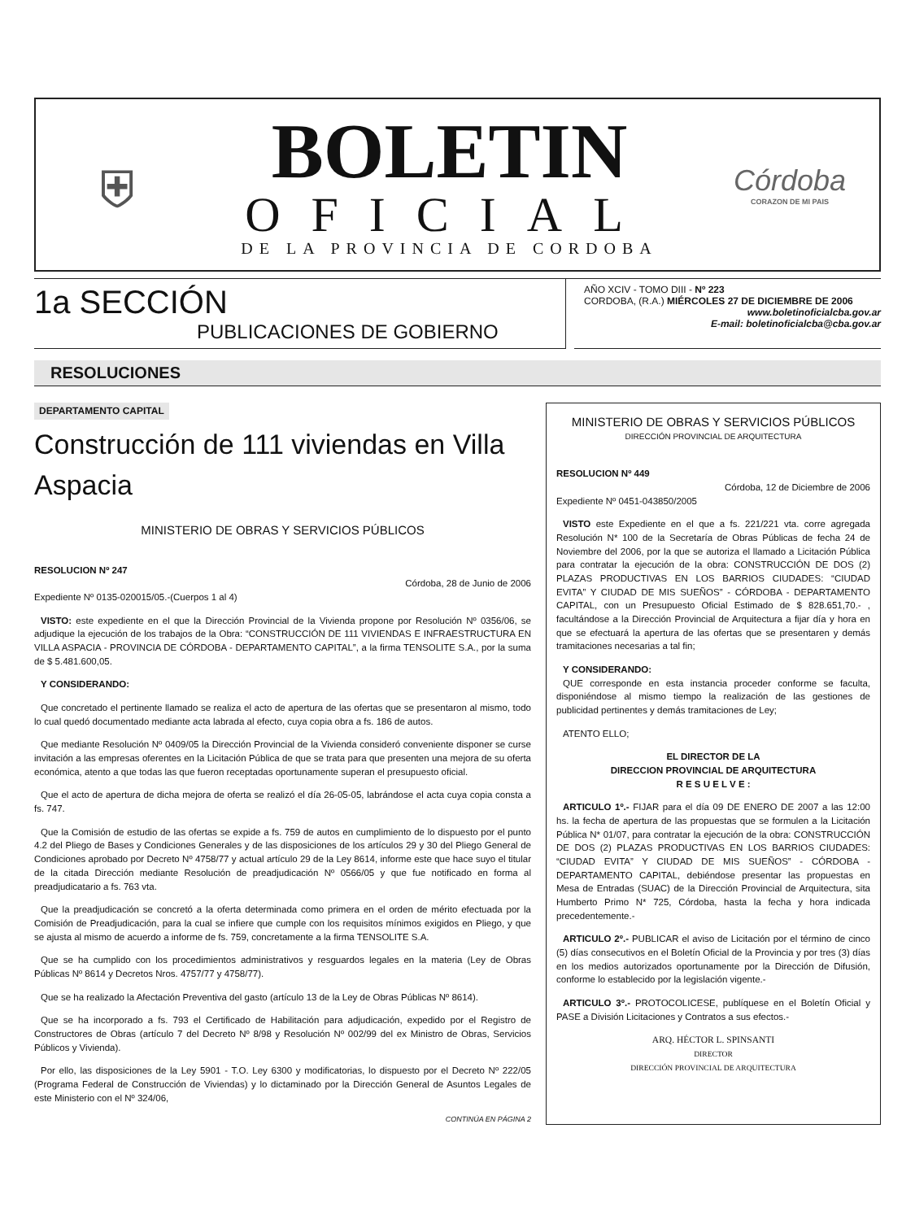⛨
BOLETIN
OFICIAL
DE LA PROVINCIA DE CORDOBA
Córdoba
CORAZON DE MI PAIS
1a SECCIÓN
PUBLICACIONES DE GOBIERNO
AÑO XCIV - TOMO DIII - Nº 223
CORDOBA, (R.A.) MIÉRCOLES 27 DE DICIEMBRE DE 2006
www.boletinoficialcba.gov.ar
E-mail: boletinoficialcba@cba.gov.ar
RESOLUCIONES
DEPARTAMENTO CAPITAL
Construcción de 111 viviendas en Villa Aspacia
MINISTERIO DE OBRAS Y SERVICIOS PÚBLICOS
RESOLUCION Nº 247
Córdoba, 28 de Junio de 2006
Expediente Nº 0135-020015/05.-(Cuerpos 1 al 4)
VISTO: este expediente en el que la Dirección Provincial de la Vivienda propone por Resolución Nº 0356/06, se adjudique la ejecución de los trabajos de la Obra: “CONSTRUCCIÓN DE 111 VIVIENDAS E INFRAESTRUCTURA EN VILLA ASPACIA - PROVINCIA DE CÓRDOBA - DEPARTAMENTO CAPITAL”, a la firma TENSOLITE S.A., por la suma de $ 5.481.600,05.
Y CONSIDERANDO:
Que concretado el pertinente llamado se realiza el acto de apertura de las ofertas que se presentaron al mismo, todo lo cual quedó documentado mediante acta labrada al efecto, cuya copia obra a fs. 186 de autos.
Que mediante Resolución Nº 0409/05 la Dirección Provincial de la Vivienda consideró conveniente disponer se curse invitación a las empresas oferentes en la Licitación Pública de que se trata para que presenten una mejora de su oferta económica, atento a que todas las que fueron receptadas oportunamente superan el presupuesto oficial.
Que el acto de apertura de dicha mejora de oferta se realizó el día 26-05-05, labrándose el acta cuya copia consta a fs. 747.
Que la Comisión de estudio de las ofertas se expide a fs. 759 de autos en cumplimiento de lo dispuesto por el punto 4.2 del Pliego de Bases y Condiciones Generales y de las disposiciones de los artículos 29 y 30 del Pliego General de Condiciones aprobado por Decreto Nº 4758/77 y actual artículo 29 de la Ley 8614, informe este que hace suyo el titular de la citada Dirección mediante Resolución de preadjudicación Nº 0566/05 y que fue notificado en forma al preadjudicatario a fs. 763 vta.
Que la preadjudicación se concretó a la oferta determinada como primera en el orden de mérito efectuada por la Comisión de Preadjudicación, para la cual se infiere que cumple con los requisitos mínimos exigidos en Pliego, y que se ajusta al mismo de acuerdo a informe de fs. 759, concretamente a la firma TENSOLITE S.A.
Que se ha cumplido con los procedimientos administrativos y resguardos legales en la materia (Ley de Obras Públicas Nº 8614 y Decretos Nros. 4757/77 y 4758/77).
Que se ha realizado la Afectación Preventiva del gasto (artículo 13 de la Ley de Obras Públicas Nº 8614).
Que se ha incorporado a fs. 793 el Certificado de Habilitación para adjudicación, expedido por el Registro de Constructores de Obras (artículo 7 del Decreto Nº 8/98 y Resolución Nº 002/99 del ex Ministro de Obras, Servicios Públicos y Vivienda).
Por ello, las disposiciones de la Ley 5901 - T.O. Ley 6300 y modificatorias, lo dispuesto por el Decreto Nº 222/05 (Programa Federal de Construcción de Viviendas) y lo dictaminado por la Dirección General de Asuntos Legales de este Ministerio con el Nº 324/06,
CONTINÚA EN PÁGINA 2
MINISTERIO DE OBRAS Y SERVICIOS PÚBLICOS
DIRECCIÓN PROVINCIAL DE ARQUITECTURA
RESOLUCION Nº 449
Córdoba, 12 de Diciembre de 2006
Expediente Nº 0451-043850/2005
VISTO este Expediente en el que a fs. 221/221 vta. corre agregada Resolución N* 100 de la Secretaría de Obras Públicas de fecha 24 de Noviembre del 2006, por la que se autoriza el llamado a Licitación Pública para contratar la ejecución de la obra: CONSTRUCCIÓN DE DOS (2) PLAZAS PRODUCTIVAS EN LOS BARRIOS CIUDADES: “CIUDAD EVITA” Y CIUDAD DE MIS SUEÑOS” - CÓRDOBA - DEPARTAMENTO CAPITAL, con un Presupuesto Oficial Estimado de $ 828.651,70.- , facultándose a la Dirección Provincial de Arquitectura a fijar día y hora en que se efectuará la apertura de las ofertas que se presentaren y demás tramitaciones necesarias a tal fin;
Y CONSIDERANDO:
QUE corresponde en esta instancia proceder conforme se faculta, disponiéndose al mismo tiempo la realización de las gestiones de publicidad pertinentes y demás tramitaciones de Ley;
ATENTO ELLO;
EL DIRECTOR DE LA
DIRECCION PROVINCIAL DE ARQUITECTURA
R E S U E L V E :
ARTICULO 1º.- FIJAR para el día 09 DE ENERO DE 2007 a las 12:00 hs. la fecha de apertura de las propuestas que se formulen a la Licitación Pública N* 01/07, para contratar la ejecución de la obra: CONSTRUCCIÓN DE DOS (2) PLAZAS PRODUCTIVAS EN LOS BARRIOS CIUDADES: “CIUDAD EVITA” Y CIUDAD DE MIS SUEÑOS” - CÓRDOBA - DEPARTAMENTO CAPITAL, debiéndose presentar las propuestas en Mesa de Entradas (SUAC) de la Dirección Provincial de Arquitectura, sita Humberto Primo N* 725, Córdoba, hasta la fecha y hora indicada precedentemente.-
ARTICULO 2º.- PUBLICAR el aviso de Licitación por el término de cinco (5) días consecutivos en el Boletín Oficial de la Provincia y por tres (3) días en los medios autorizados oportunamente por la Dirección de Difusión, conforme lo establecido por la legislación vigente.-
ARTICULO 3º.- PROTOCOLICESE, publíquese en el Boletín Oficial y PASE a División Licitaciones y Contratos a sus efectos.-
ARQ. HÉCTOR L. SPINSANTI
DIRECTOR
DIRECCIÓN PROVINCIAL DE ARQUITECTURA